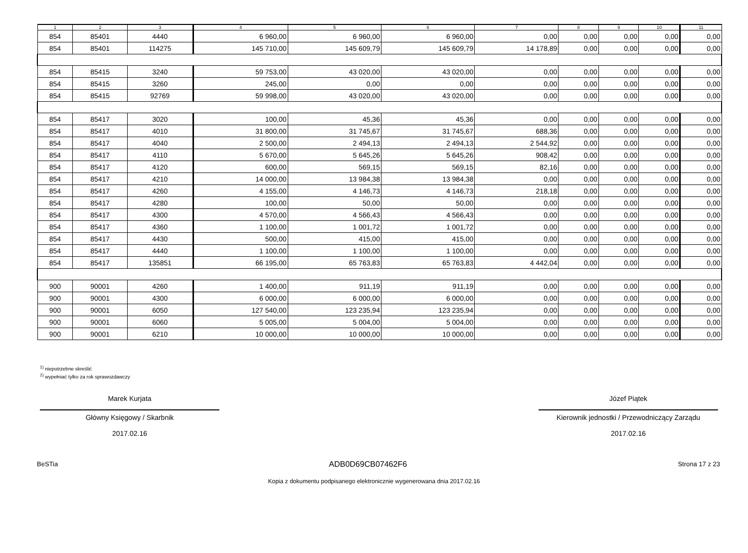| 1 | 2 | 3 | 4 | 5 | 6 | 7 | 8 | 9 | 10 | 11 |
| --- | --- | --- | --- | --- | --- | --- | --- | --- | --- | --- |
| 854 | 85401 | 4440 | 6 960,00 | 6 960,00 | 6 960,00 | 0,00 | 0,00 | 0,00 | 0,00 | 0,00 |
| 854 | 85401 | 114275 | 145 710,00 | 145 609,79 | 145 609,79 | 14 178,89 | 0,00 | 0,00 | 0,00 | 0,00 |
| 854 | 85415 | 3240 | 59 753,00 | 43 020,00 | 43 020,00 | 0,00 | 0,00 | 0,00 | 0,00 | 0,00 |
| 854 | 85415 | 3260 | 245,00 | 0,00 | 0,00 | 0,00 | 0,00 | 0,00 | 0,00 | 0,00 |
| 854 | 85415 | 92769 | 59 998,00 | 43 020,00 | 43 020,00 | 0,00 | 0,00 | 0,00 | 0,00 | 0,00 |
| 854 | 85417 | 3020 | 100,00 | 45,36 | 45,36 | 0,00 | 0,00 | 0,00 | 0,00 | 0,00 |
| 854 | 85417 | 4010 | 31 800,00 | 31 745,67 | 31 745,67 | 688,36 | 0,00 | 0,00 | 0,00 | 0,00 |
| 854 | 85417 | 4040 | 2 500,00 | 2 494,13 | 2 494,13 | 2 544,92 | 0,00 | 0,00 | 0,00 | 0,00 |
| 854 | 85417 | 4110 | 5 670,00 | 5 645,26 | 5 645,26 | 908,42 | 0,00 | 0,00 | 0,00 | 0,00 |
| 854 | 85417 | 4120 | 600,00 | 569,15 | 569,15 | 82,16 | 0,00 | 0,00 | 0,00 | 0,00 |
| 854 | 85417 | 4210 | 14 000,00 | 13 984,38 | 13 984,38 | 0,00 | 0,00 | 0,00 | 0,00 | 0,00 |
| 854 | 85417 | 4260 | 4 155,00 | 4 146,73 | 4 146,73 | 218,18 | 0,00 | 0,00 | 0,00 | 0,00 |
| 854 | 85417 | 4280 | 100,00 | 50,00 | 50,00 | 0,00 | 0,00 | 0,00 | 0,00 | 0,00 |
| 854 | 85417 | 4300 | 4 570,00 | 4 566,43 | 4 566,43 | 0,00 | 0,00 | 0,00 | 0,00 | 0,00 |
| 854 | 85417 | 4360 | 1 100,00 | 1 001,72 | 1 001,72 | 0,00 | 0,00 | 0,00 | 0,00 | 0,00 |
| 854 | 85417 | 4430 | 500,00 | 415,00 | 415,00 | 0,00 | 0,00 | 0,00 | 0,00 | 0,00 |
| 854 | 85417 | 4440 | 1 100,00 | 1 100,00 | 1 100,00 | 0,00 | 0,00 | 0,00 | 0,00 | 0,00 |
| 854 | 85417 | 135851 | 66 195,00 | 65 763,83 | 65 763,83 | 4 442,04 | 0,00 | 0,00 | 0,00 | 0,00 |
| 900 | 90001 | 4260 | 1 400,00 | 911,19 | 911,19 | 0,00 | 0,00 | 0,00 | 0,00 | 0,00 |
| 900 | 90001 | 4300 | 6 000,00 | 6 000,00 | 6 000,00 | 0,00 | 0,00 | 0,00 | 0,00 | 0,00 |
| 900 | 90001 | 6050 | 127 540,00 | 123 235,94 | 123 235,94 | 0,00 | 0,00 | 0,00 | 0,00 | 0,00 |
| 900 | 90001 | 6060 | 5 005,00 | 5 004,00 | 5 004,00 | 0,00 | 0,00 | 0,00 | 0,00 | 0,00 |
| 900 | 90001 | 6210 | 10 000,00 | 10 000,00 | 10 000,00 | 0,00 | 0,00 | 0,00 | 0,00 | 0,00 |
<sup>1)</sup> niepotrzebne skreślić
<sup>2)</sup> wypełniać tylko za rok sprawozdawczy
Marek Kurjata
Główny Księgowy / Skarbnik
2017.02.16
Józef Piątek
Kierownik jednostki / Przewodniczący Zarządu
2017.02.16
BeSTia ADB0D69CB07462F6 Strona 17 z 23
Kopia z dokumentu podpisanego elektronicznie wygenerowana dnia 2017.02.16